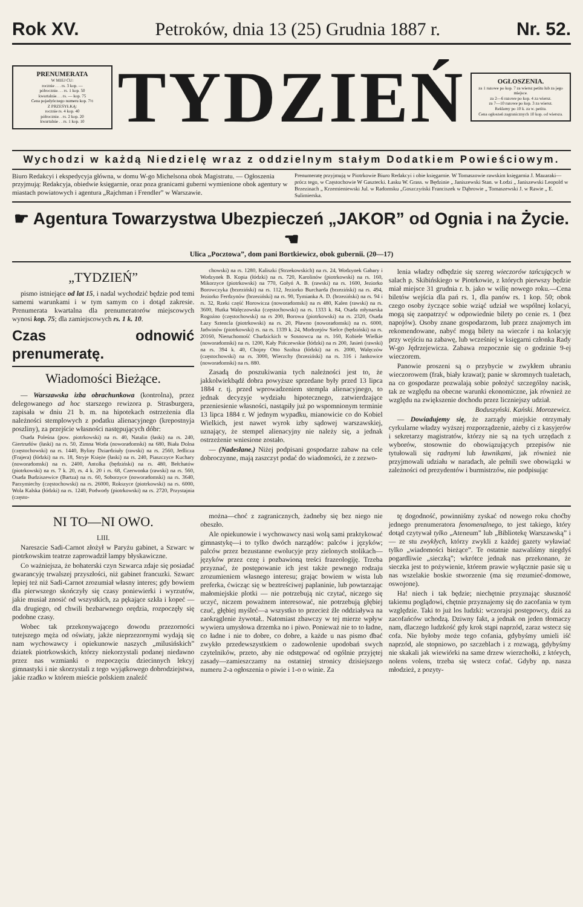Rok XV. Petroków, dnia 13 (25) Grudnia 1887 r. Nr. 52.
PRENUMERATA
W MIEJ CU:
rocznie . . . rs. 3 kop. —
półrocznie. . . rs. 1 kop. 50
kwartalnie. . . rs. — kop. 75
Cena pojedyńczego numeru kop. 7½
Z PRZESYŁKĄ:
rocznie rs. 4 kop. 40
półrocznie. . rs. 2 kop. 20
kwartalnie . . rs. 1 kop. 10
TYDZIEŃ
OGŁOSZENIA.
za 1 razowe po kop. 7 za wiersz petitu lub za jego miejsce.
za 2—6 razowe po kop. 4 za wiersz.
za 7—10 razowe po kop. 3 za wiersz.
Reklamy po 10 k. za w. petitu.
Cena ogłoszeń zagranicznych 10 kop. od wiersza.
Wychodzi w każdą Niedzielę wraz z oddzielnym stałym Dodatkiem Powieściowym.
Biuro Redakcyi i ekspedycyja główna, w domu W-go Michelsona obok Magistratu. — Ogłoszenia przyjmują: Redakcyja, obiedwie księgarnie, oraz poza granicami guberni wymienione obok agentury w miastach powiatowych i agentura „Rajchman i Frendler” w Warszawie.
Prenumeratę przyjmują w Piotrkowie Biuro Redakcyi i obie księgarnie. W Tomaszowie rawskim księgarnia J. Mazaraki—prócz tego, w Częstochowie W Gasztecki. Łasku W. Grass. w Będzinie „ Janiszewski Stan. w Łodzi „ Janiszewski Leopold w Brzezinach „ Krzemieniewski Jul. w Radomsku „Goszczyński Franciszek w Dąbrowie „ Tomaszewski J. w Rawie „ E. Sulimierska.
☛ Agentura Towarzystwa Ubezpieczeń „JAKOR” od Ognia i na Życie. ☚
Ulica „Pocztowa”, dom pani Bortkiewicz, obok gubernii. (20—17)
„TYDZIEŃ”
pismo istniejące od lat 15, i nadal wychodzić będzie pod temi samemi warunkami i w tym samym co i dotąd zakresie. Prenumerata kwartalna dla prenumeratorów miejscowych wynosi kop. 75; dla zamiejscowych rs. 1 k. 10.
Czas odnowić prenumeratę.
Wiadomości Bieżące.
— Warszawska izba obrachunkowa (kontrolna), przez delegowanego ad hoc starszego rewizora p. Strasburgera, zapisała w dniu 21 b. m. na hipotekach ostrzeżenia dla należności stemplowych z podatku alienacyjnego (krepostnyja poszliny), za przejście własności następujących dóbr:
Osada Poleśna (pow. piotrkowski) na rs. 40, Natalin (łaski) na rs. 240, Giertrudów (łaski) na rs. 50, Zimna Woda (noworadomski) na 680, Biała Dolna (częstochowski) na rs. 1440, Byliny Dziardziuły (rawski) na rs. 2560, Jedlicza (Frajera) (łódzki) na rs. 18, Stryje Księże (łaski) na rs. 240, Piaszczyce Kuchary (noworadomski) na rs. 2400, Antolka (będziński) na rs. 480, Bełchatów (piotrkowski) na rs. 7 k. 20, rs. 4 k. 20 i rs. 68, Czerwonka (rawski) na rs. 560, Osada Budziszewice (Bartza) na rs. 60, Soborzyce (noworadomski) na rs. 3640, Parzymiechy (częstochowski) na rs. 26000, Rokszyce (piotrkowski) na rs. 6000, Wola Kalska (łódzki) na rs. 1240, Podwody (piotrkowski) na rs. 2720, Przystajnia (często-
chowski) na rs. 1280, Kaliszki (Strzekowskich) na rs. 24, Wodzynek Gabary i Wodzynek B. Kopia (łódzki) na rs. 720, Karolinów (piotrkowski) na rs. 160, Mikorzyce (piotrkowski) na 770, Gołyń A. B. (rawski) na rs. 1600, Jeziorko Borowczyka (brzeziński) na rs. 112, Jeziorko Burcharda (brzeziński) na rs. 494, Jeziorko Ferdzynów (brzeziński) na rs. 90, Tymianka A. D. (brzeziński) na rs. 94 i rs. 32, Rzeki część Horowicza (noworadomski) na rs 480, Kalen (rawski) na rs. 3600, Hutka Walęczowska (częstochowski) na rs. 1333 k. 84, Osada młynarska Rogoźno (częstochowski) na rs 200, Borowa (piotrkowski) na rs. 2320, Osada Łazy Sztencla (piotrkowski) na rs. 20, Pławno (noworadomski) na rs. 6000, Jadwinów (piotrkowski) rs. na rs. 1339 k. 24, Modrzejów Sielce (będziński) na rs. 20160, Nieruchomość Chudzickich w Sosnowcu na rs. 160, Kobiele Wielkie (noworadomski) na rs. 1200, Kały Pińczewskie (łódzki) na rs 200, Jasień (rawski) na rs. 394 k. 40, Chojny Otto Szoltza (łódzki) na rs. 2000, Walęczów (częstochowski) na rs. 3000, Wierzchy (brzeziński) na rs. 316 i Jankowice (noworadomski) na rs. 880.
Zasadą do poszukiwania tych należności jest to, że jakkolwiekbądź dobra powyższe sprzedane były przed 13 lipca 1884 r. tj. przed wprowadzeniem stempla alienacyjnego, to jednak decyzyje wydziału hipotecznego, zatwierdzające przeniesienie własności, nastąpiły już po wspomnionym terminie 13 lipca 1884 r. W jednym wypadku, mianowicie co do Kobiel Wielkich, jest nawet wyrok izby sądowej warszawskiej, uznający, że stempel alienacyjny nie należy się, a jednak ostrzeżenie wniesione zostało.
— (Nadesłane.) Niżej podpisani gospodarze zabaw na cele dobroczynne, mają zaszczyt podać do wiadomości, że z zezwo-
lenia władzy odbędzie się szereg wieczorów tańcujących w salach p. Skibińskiego w Piotrkowie, z których pierwszy będzie miał miejsce 31 grudnia r. b. jako w wilię nowego roku.—Cena biletów wejścia dla pań rs. 1, dla panów rs. 1 kop. 50; obok czego osoby życzące sobie wziąć udział we wspólnej kolacyi, mogą się zaopatrzyć w odpowiednie bilety po cenie rs. 1 (bez napojów). Osoby znane gospodarzom, lub przez znajomych im rekomendowane, nabyć mogą bilety na wieczór i na kolacyję przy wejściu na zabawę, lub wcześniej w księgarni członka Rady W-go Jędrzejewicza. Zabawa rozpocznie się o godzinie 9-ej wieczorem.
Panowie proszeni są o przybycie w zwykłem ubraniu wieczorowem (frak, biały krawat); panie w skromnych tualetach, na co gospodarze pozwalają sobie położyć szczególny nacisk, tak ze względu na obecne warunki ekonomiczne, jak również ze względu na zwiększenie dochodu przez liczniejszy udział.
Boduszyński. Kański. Morozewicz.
— Dowiadujemy się, że zarządy miejskie otrzymały cyrkularne władzy wyższej rozporządzenie, ażeby ci z kasyjerów i sekretarzy magistratów, którzy nie są na tych urzędach z wyborów, stosownie do obowiązujących przepisów nie tytułowali się radnymi lub ławnikami, jak również nie przyjmowali udziału w naradach, ale pełnili swe obowiązki w zależności od prezydentów i burmistrzów, nie podpisując
NI TO—NI OWO.
LIII.
Nareszcie Sadi-Carnot złożył w Paryżu gabinet, a Szwarc w piotrkowskim teatrze zaprowadził lampy błyskawiczne.
Co ważniejsza, że bohaterski czyn Szwarca zdaje się posiadać gwarancyję trwalszej przyszłości, niż gabinet francuzki. Szwarc lepiej też niż Sadi-Carnot zrozumiał własny interes; gdy bowiem dla pierwszego skończyły się czasy poniewierki i wyrzutów, jakie musiał znosić od wszystkich, za pękające szkła i kopeć — dla drugiego, od chwili bezbarwnego orędzia, rozpoczęły się podobne czasy.
Wobec tak przekonywającego dowodu przezorności tutejszego męża od oświaty, jakże nieprzezornymi wydają się nam wychowawcy i opiekunowie naszych „milusińskich” dziatek piotrkowskich, którzy niekorzystali podanej niedawno przez nas wzmianki o rozpoczęciu dziecinnych lekcyj gimnastyki i nie skorzystali z tego wyjątkowego dobrodziejstwa, jakie rzadko w którem mieście polskiem znaleźć
można—choć z zagranicznych, żadneby się bez niego nie obeszło.
Ale opiekunowie i wychowawcy nasi wolą sami praktykować gimnastykę—i to tylko dwóch narządów: palców i języków; palców przez bezustanne ewolucyje przy zielonych stolikach—języków przez cezę i pozbawioną treści frazeologiję. Trzeba przyznać, że postępowanie ich jest także pewnego rodzaju zrozumieniem własnego interesu; grając bowiem w wista lub preferka, ćwicząc się w beztreściwej paplaninie, lub powtarzając małomiejskie plotki — nie potrzebują nic czytać, niczego się uczyć, niczem poważnem interesować, nie potrzebują głębiej czuć, głębiej myśleć—a wszystko to przecież źle oddziaływa na zaokrąglenie żywotał.. Natomiast zbawczy w tej mierze wpływ wywiera umysłowa drzemka no i piwo. Ponieważ nie to to ładne, co ładne i nie to dobre, co dobre, a każde u nas pismo dbać zwykło przedewszystkiem o zadowolenie upodobań swych czytelników, przeto, aby nie odstępować od ogólnie przyjętej zasady—zamieszczamy na ostatniej stronicy dzisiejszego numeru 2-a ogłoszenia o piwie i 1-o o winie. Za
tę dogodność, powinniśmy zyskać od nowego roku choćby jednego prenumeratora fenomenalnego, to jest takiego, który dotąd czytywał tylko „Ateneum” lub „Bibliotekę Warszawską” i — ze stu zwykłych, którzy zwykli z każdej gazety wyławiać tylko „wiadomości bieżące”. Te ostatnie nazwaliśmy niegdyś pogardliwie „sieczką”; wkrótce jednak nas przekonano, że sieczka jest to pożywienie, którem prawie wyłącznie pasie się u nas wszelakie boskie stworzenie (ma się rozumieć-domowe, oswojone).
Ha! niech i tak będzie; niechętnie przyznając słuszność takiemu poglądowi, chętnie przyznajemy się do zacofania w tym względzie. Taki to już los ludzki: wczorajsi postępowcy, dziś za zacofańców uchodzą. Dziwny fakt, a jednak on jeden tłomaczy nam, dlaczego ludzkość gdy krok stąpi naprzód, zaraz wstecz się cofa. Nie byłoby może tego cofania, gdybyśmy umieli iść naprzód, ale stopniowo, po szczeblach i z rozwagą, gdybyśmy nie skakali jak wiewiórki na same drzew wierzchołki, z których, nolens volens, trzeba się wstecz cofać. Gdyby np. nasza młodzież, z pozyty-